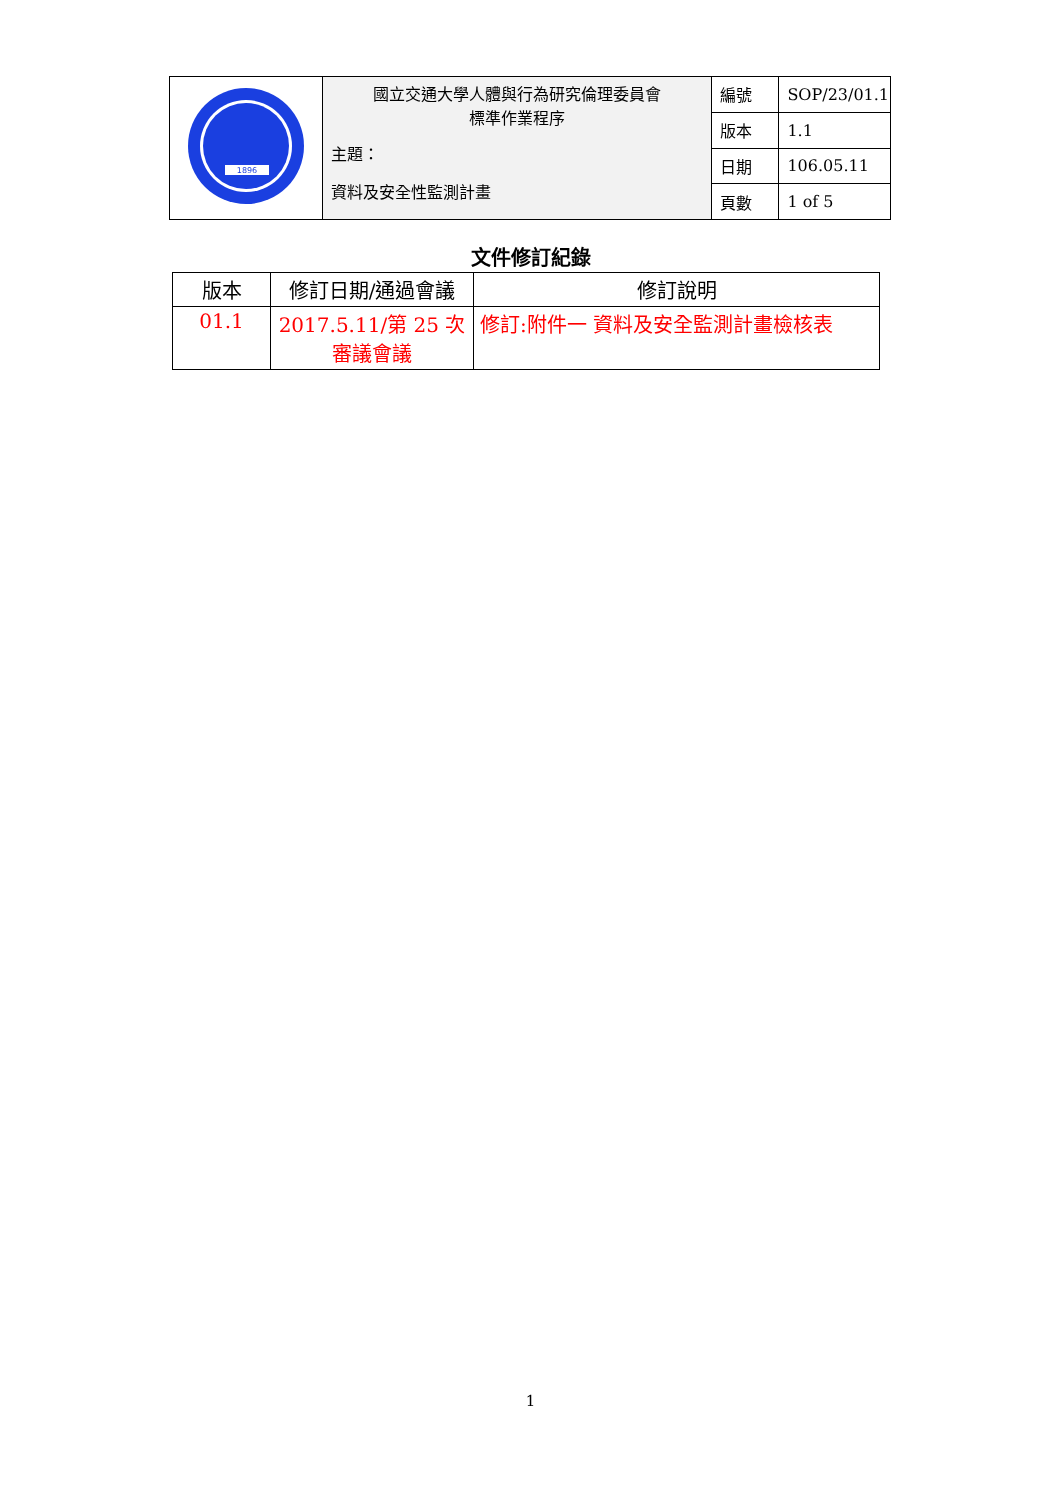| 1896 | 國立交通大學人體與行為研究倫理委員會 標準作業程序 主題： 資料及安全性監測計畫 | 編號 | SOP/23/01.1 |
| | | 版本 | 1.1 |
| | | 日期 | 106.05.11 |
| | | 頁數 | 1 of 5 |
文件修訂紀錄
| 版本 | 修訂日期/通過會議 | 修訂說明 |
| --- | --- | --- |
| 01.1 | 2017.5.11/第 25 次審議會議 | 修訂:附件一 資料及安全監測計畫檢核表 |
1